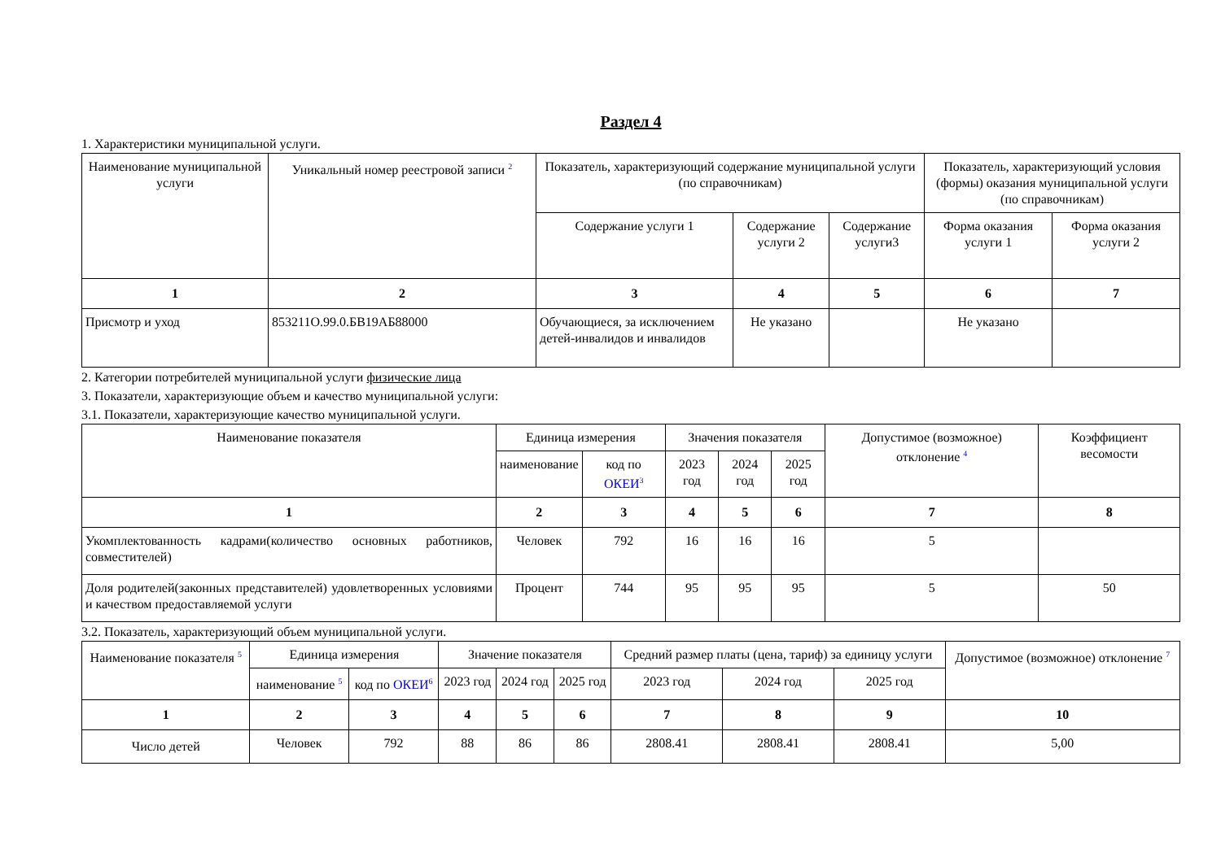Раздел 4
1. Характеристики муниципальной услуги.
| Наименование муниципальной услуги | Уникальный номер реестровой записи <sup>2</sup> | Показатель, характеризующий содержание муниципальной услуги (по справочникам) | | | Показатель, характеризующий условия (формы) оказания муниципальной услуги (по справочникам) | |
| --- | --- | --- | --- | --- | --- | --- |
| | | Содержание услуги 1 | Содержание услуги 2 | Содержание услуги3 | Форма оказания услуги 1 | Форма оказания услуги 2 |
| 1 | 2 | 3 | 4 | 5 | 6 | 7 |
| Присмотр и уход | 853211О.99.0.БВ19АБ88000 | Обучающиеся, за исключением детей-инвалидов и инвалидов | Не указано | | Не указано | |
2. Категории потребителей муниципальной услуги физические лица
3. Показатели, характеризующие объем и качество муниципальной услуги:
3.1. Показатели, характеризующие качество муниципальной услуги.
| Наименование показателя | Единица измерения | | Значения показателя | | | Допустимое (возможное) отклонение <sup>4</sup> | Коэффициент весомости |
| --- | --- | --- | --- | --- | --- | --- | --- |
| | наименование | код по ОКЕИ<sup>3</sup> | 2023 год | 2024 год | 2025 год | | |
| 1 | 2 | 3 | 4 | 5 | 6 | 7 | 8 |
| Укомплектованность кадрами(количество основных работников, совместителей) | Человек | 792 | 16 | 16 | 16 | 5 | |
| Доля родителей(законных представителей) удовлетворенных условиями и качеством предоставляемой услуги | Процент | 744 | 95 | 95 | 95 | 5 | 50 |
3.2. Показатель, характеризующий объем муниципальной услуги.
| Наименование показателя <sup>5</sup> | Единица измерения | | Значение показателя | | | Средний размер платы (цена, тариф) за единицу услуги | | | Допустимое (возможное) отклонение <sup>7</sup> |
| --- | --- | --- | --- | --- | --- | --- | --- | --- | --- |
| | наименование <sup>5</sup> | код по ОКЕИ<sup>6</sup> | 2023 год | 2024 год | 2025 год | 2023 год | 2024 год | 2025 год | |
| 1 | 2 | 3 | 4 | 5 | 6 | 7 | 8 | 9 | 10 |
| Число детей | Человек | 792 | 88 | 86 | 86 | 2808.41 | 2808.41 | 2808.41 | 5,00 |